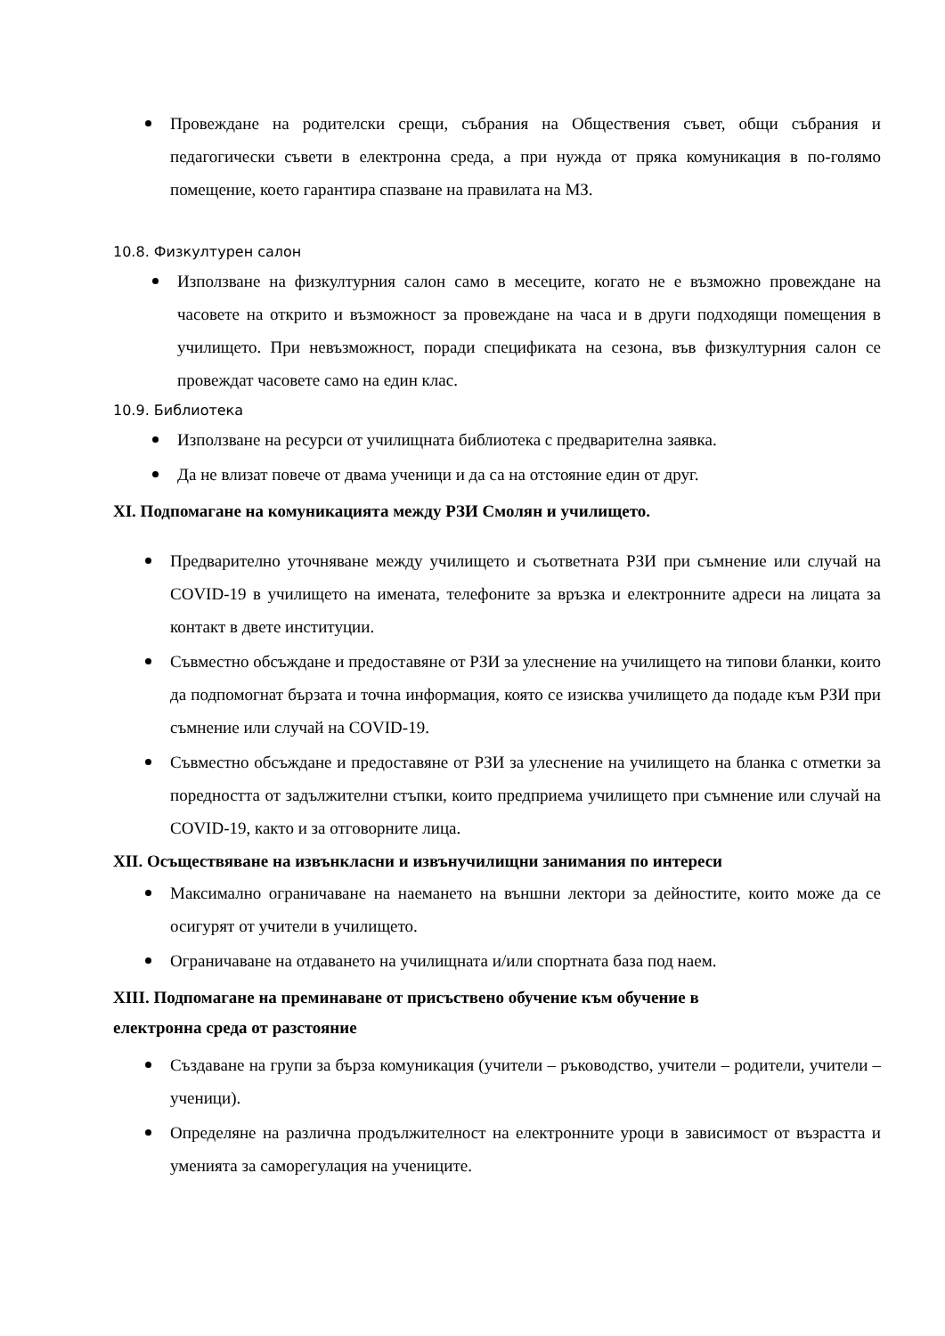Провеждане на родителски срещи, събрания на Обществения съвет, общи събрания и педагогически съвети в електронна среда, а при нужда от пряка комуникация в по-голямо помещение, което гарантира спазване на правилата на МЗ.
10.8. Физкултурен салон
Използване на физкултурния салон само в месеците, когато не е възможно провеждане на часовете на открито и възможност за провеждане на часа и в други подходящи помещения в училището. При невъзможност, поради спецификата на сезона, във физкултурния салон се провеждат часовете само на един клас.
10.9. Библиотека
Използване на ресурси от училищната библиотека с предварителна заявка.
Да не влизат повече от двама ученици и да са на отстояние един от друг.
XI. Подпомагане на комуникацията между РЗИ Смолян и училището.
Предварително уточняване между училището и съответната РЗИ при съмнение или случай на COVID-19 в училището на имената, телефоните за връзка и електронните адреси на лицата за контакт в двете институции.
Съвместно обсъждане и предоставяне от РЗИ за улеснение на училището на типови бланки, които да подпомогнат бързата и точна информация, която се изисква училището да подаде към РЗИ при съмнение или случай на COVID-19.
Съвместно обсъждане и предоставяне от РЗИ за улеснение на училището на бланка с отметки за поредността от задължителни стъпки, които предприема училището при съмнение или случай на COVID-19, както и за отговорните лица.
XII. Осъществяване на извънкласни и извънучилищни занимания по интереси
Максимално ограничаване на наемането на външни лектори за дейностите, които може да се осигурят от учители в училището.
Ограничаване на отдаването на училищната и/или спортната база под наем.
XIII. Подпомагане на преминаване от присъствено обучение към обучение в
електронна среда от разстояние
Създаване на групи за бърза комуникация (учители – ръководство, учители – родители, учители – ученици).
Определяне на различна продължителност на електронните уроци в зависимост от възрастта и уменията за саморегулация на учениците.